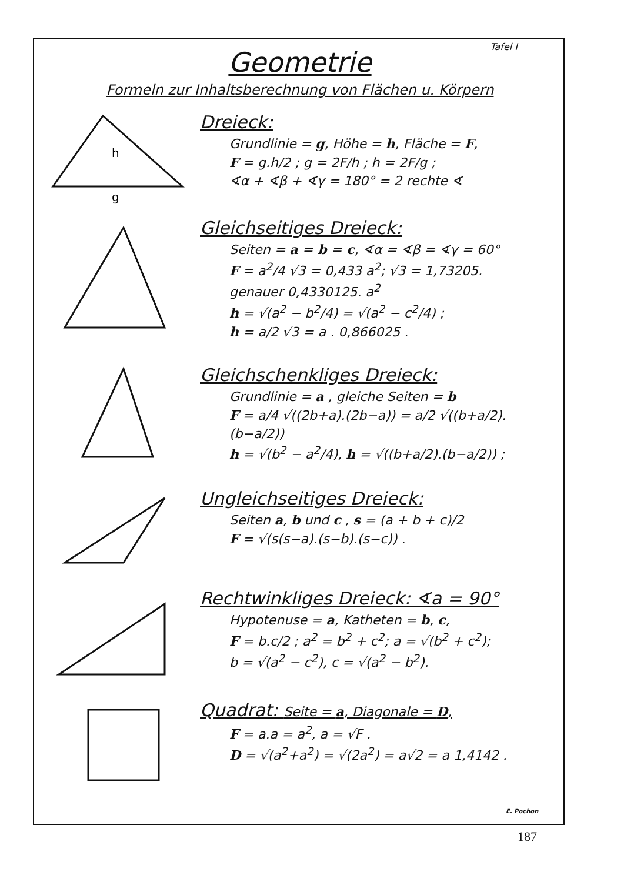Tafel I
Geometrie
Formeln zur Inhaltsberechnung von Flächen u. Körpern
h
g
Dreieck:
Grundlinie = g, Höhe = h, Fläche = F,
F = g.h/2 ; g = 2F/h ; h = 2F/g ;
∢α + ∢β + ∢γ = 180° = 2 rechte ∢
Gleichseitiges Dreieck:
Seiten = a = b = c, ∢α = ∢β = ∢γ = 60°
F = a<sup>2</sup>/4 √3 = 0,433 a<sup>2</sup>; √3 = 1,73205.
genauer 0,4330125. a<sup>2</sup>
h = √(a<sup>2</sup> − b<sup>2</sup>/4) = √(a<sup>2</sup> − c<sup>2</sup>/4) ;
h = a/2 √3 = a . 0,866025 .
Gleichschenkliges Dreieck:
Grundlinie = a , gleiche Seiten = b
F = a/4 √((2b+a).(2b−a)) = a/2 √((b+a/2).(b−a/2))
h = √(b<sup>2</sup> − a<sup>2</sup>/4), h = √((b+a/2).(b−a/2)) ;
Ungleichseitiges Dreieck:
Seiten a, b und c , s = (a + b + c)/2
F = √(s(s−a).(s−b).(s−c)) .
Rechtwinkliges Dreieck: ∢a = 90°
Hypotenuse = a, Katheten = b, c,
F = b.c/2 ; a<sup>2</sup> = b<sup>2</sup> + c<sup>2</sup>; a = √(b<sup>2</sup> + c<sup>2</sup>);
b = √(a<sup>2</sup> − c<sup>2</sup>), c = √(a<sup>2</sup> − b<sup>2</sup>).
Quadrat: Seite = a, Diagonale = D,
F = a.a = a<sup>2</sup>, a = √F .
D = √(a<sup>2</sup>+a<sup>2</sup>) = √(2a<sup>2</sup>) = a√2 = a 1,4142 .
E. Pochon
187